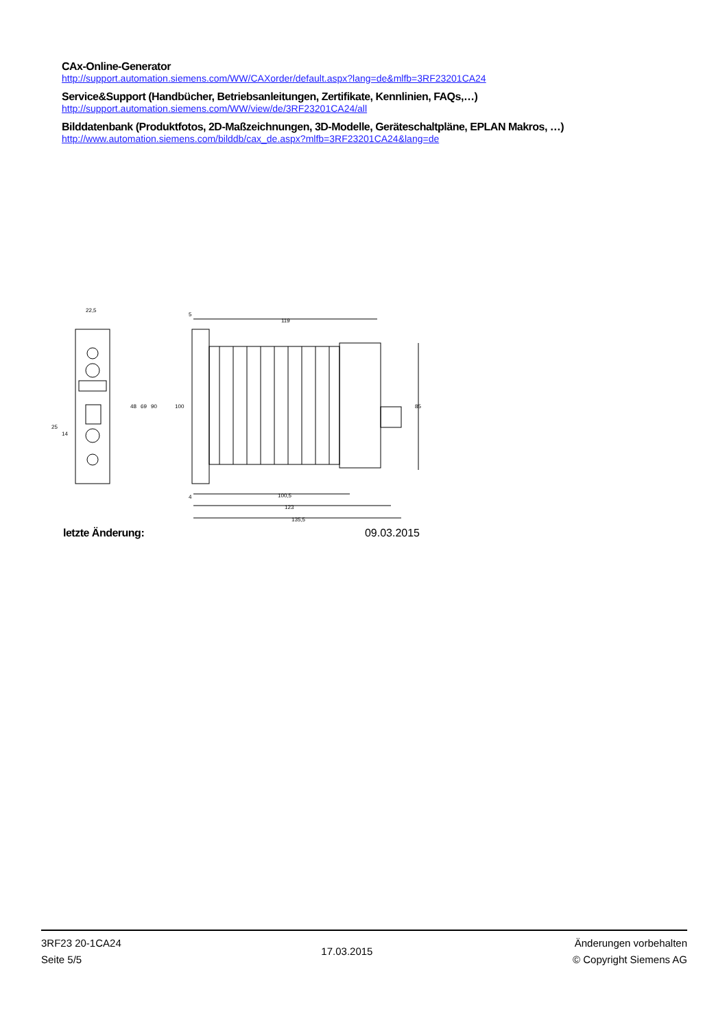CAx-Online-Generator
http://support.automation.siemens.com/WW/CAXorder/default.aspx?lang=de&mlfb=3RF23201CA24
Service&Support (Handbücher, Betriebsanleitungen, Zertifikate, Kennlinien, FAQs,…)
http://support.automation.siemens.com/WW/view/de/3RF23201CA24/all
Bilddatenbank (Produktfotos, 2D-Maßzeichnungen, 3D-Modelle, Geräteschaltpläne, EPLAN Makros, …)
http://www.automation.siemens.com/bilddb/cax_de.aspx?mlfb=3RF23201CA24&lang=de
22,5
5
119
100,5
123
135,5
4
25
14
48
69
90
100
85
letzte Änderung: 09.03.2015
3RF23 20-1CA24
Seite 5/5
17.03.2015
Änderungen vorbehalten
© Copyright Siemens AG